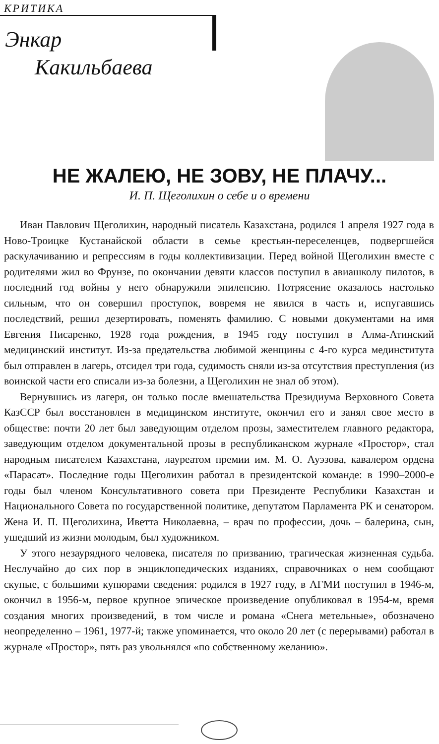КРИТИКА
Энкар
Какильбаева
НЕ ЖАЛЕЮ, НЕ ЗОВУ, НЕ ПЛАЧУ...
И. П. Щеголихин о себе и о времени
Иван Павлович Щеголихин, народный писатель Казахстана, родился 1 апреля 1927 года в Ново-Троицке Кустанайской области в семье крестьян-переселенцев, подвергшейся раскулачиванию и репрессиям в годы коллективизации. Перед войной Щеголихин вместе с родителями жил во Фрунзе, по окончании девяти классов поступил в авиашколу пилотов, в последний год войны у него обнаружили эпилепсию. Потрясение оказалось настолько сильным, что он совершил проступок, вовремя не явился в часть и, испугавшись последствий, решил дезертировать, поменять фамилию. С новыми документами на имя Евгения Писаренко, 1928 года рождения, в 1945 году поступил в Алма-Атинский медицинский институт. Из-за предательства любимой женщины с 4-го курса мединститута был отправлен в лагерь, отсидел три года, судимость сняли из-за отсутствия преступления (из воинской части его списали из-за болезни, а Щеголихин не знал об этом).
Вернувшись из лагеря, он только после вмешательства Президиума Верховного Совета КазССР был восстановлен в медицинском институте, окончил его и занял свое место в обществе: почти 20 лет был заведующим отделом прозы, заместителем главного редактора, заведующим отделом документальной прозы в республиканском журнале «Простор», стал народным писателем Казахстана, лауреатом премии им. М. О. Ауэзова, кавалером ордена «Парасат». Последние годы Щеголихин работал в президентской команде: в 1990–2000-е годы был членом Консультативного совета при Президенте Республики Казахстан и Национального Совета по государственной политике, депутатом Парламента РК и сенатором. Жена И. П. Щеголихина, Иветта Николаевна, – врач по профессии, дочь – балерина, сын, ушедший из жизни молодым, был художником.
У этого незаурядного человека, писателя по призванию, трагическая жизненная судьба. Неслучайно до сих пор в энциклопедических изданиях, справочниках о нем сообщают скупые, с большими купюрами сведения: родился в 1927 году, в АГМИ поступил в 1946-м, окончил в 1956-м, первое крупное эпическое произведение опубликовал в 1954-м, время создания многих произведений, в том числе и романа «Снега метельные», обозначено неопределенно – 1961, 1977-й; также упоминается, что около 20 лет (с перерывами) работал в журнале «Простор», пять раз увольнялся «по собственному желанию».